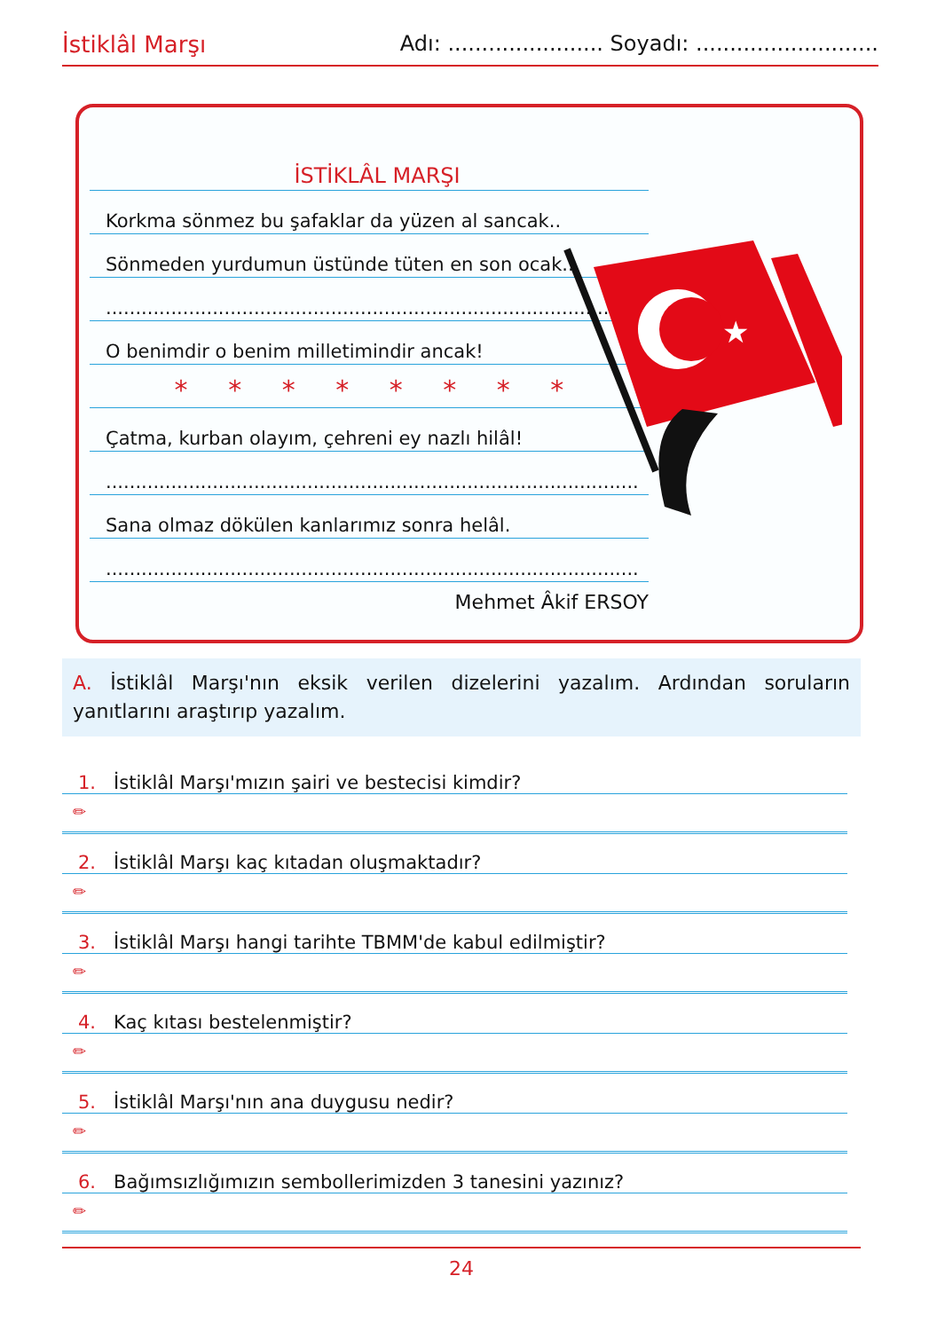İstiklâl Marşı Adı: ....................... Soyadı: ...........................
İSTİKLÂL MARŞI
Korkma sönmez bu şafaklar da yüzen al sancak..
Sönmeden yurdumun üstünde tüten en son ocak...
..........................................................................................
O benimdir o benim milletimindir ancak!
* * * * * * * *
Çatma, kurban olayım, çehreni ey nazlı hilâl!
..........................................................................................
Sana olmaz dökülen kanlarımız sonra helâl.
..........................................................................................
Mehmet Âkif ERSOY
★
A. İstiklâl Marşı'nın eksik verilen dizelerini yazalım. Ardından soruların yanıtlarını araştırıp yazalım.
1. İstiklâl Marşı'mızın şairi ve bestecisi kimdir?
✏
2. İstiklâl Marşı kaç kıtadan oluşmaktadır?
✏
3. İstiklâl Marşı hangi tarihte TBMM'de kabul edilmiştir?
✏
4. Kaç kıtası bestelenmiştir?
✏
5. İstiklâl Marşı'nın ana duygusu nedir?
✏
6. Bağımsızlığımızın sembollerimizden 3 tanesini yazınız?
✏
24